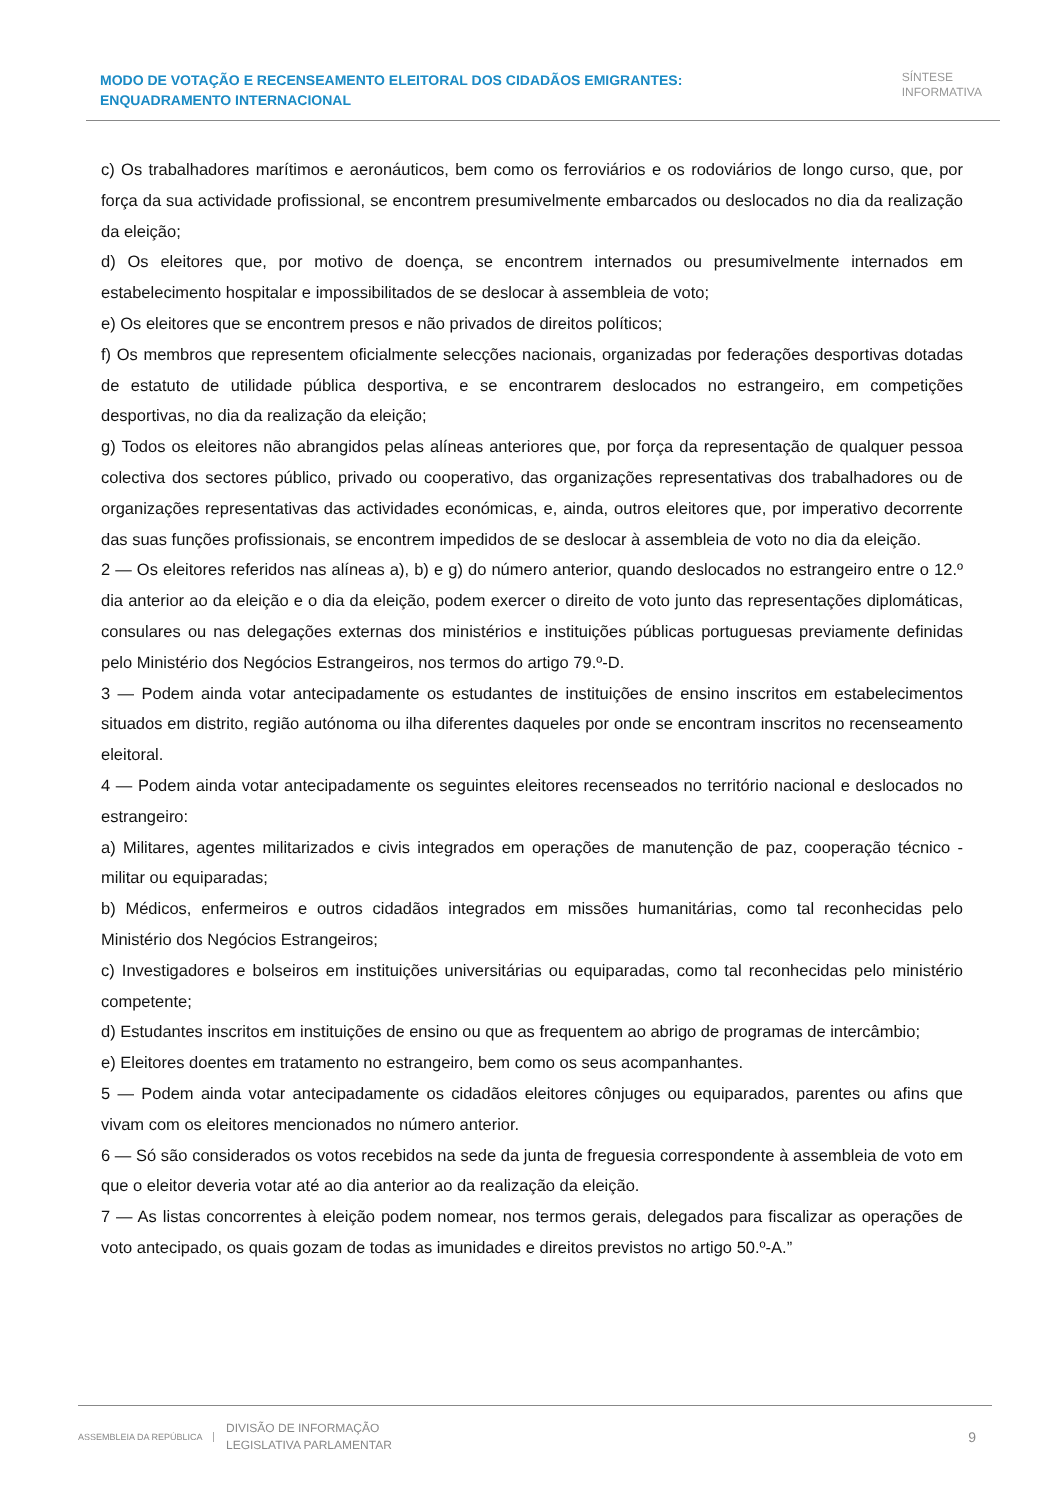MODO DE VOTAÇÃO E RECENSEAMENTO ELEITORAL DOS CIDADÃOS EMIGRANTES: ENQUADRAMENTO INTERNACIONAL
SÍNTESE
INFORMATIVA
c) Os trabalhadores marítimos e aeronáuticos, bem como os ferroviários e os rodoviários de longo curso, que, por força da sua actividade profissional, se encontrem presumivelmente embarcados ou deslocados no dia da realização da eleição;
d) Os eleitores que, por motivo de doença, se encontrem internados ou presumivelmente internados em estabelecimento hospitalar e impossibilitados de se deslocar à assembleia de voto;
e) Os eleitores que se encontrem presos e não privados de direitos políticos;
f) Os membros que representem oficialmente selecções nacionais, organizadas por federações desportivas dotadas de estatuto de utilidade pública desportiva, e se encontrarem deslocados no estrangeiro, em competições desportivas, no dia da realização da eleição;
g) Todos os eleitores não abrangidos pelas alíneas anteriores que, por força da representação de qualquer pessoa colectiva dos sectores público, privado ou cooperativo, das organizações representativas dos trabalhadores ou de organizações representativas das actividades económicas, e, ainda, outros eleitores que, por imperativo decorrente das suas funções profissionais, se encontrem impedidos de se deslocar à assembleia de voto no dia da eleição.
2 — Os eleitores referidos nas alíneas a), b) e g) do número anterior, quando deslocados no estrangeiro entre o 12.º dia anterior ao da eleição e o dia da eleição, podem exercer o direito de voto junto das representações diplomáticas, consulares ou nas delegações externas dos ministérios e instituições públicas portuguesas previamente definidas pelo Ministério dos Negócios Estrangeiros, nos termos do artigo 79.º-D.
3 — Podem ainda votar antecipadamente os estudantes de instituições de ensino inscritos em estabelecimentos situados em distrito, região autónoma ou ilha diferentes daqueles por onde se encontram inscritos no recenseamento eleitoral.
4 — Podem ainda votar antecipadamente os seguintes eleitores recenseados no território nacional e deslocados no estrangeiro:
a) Militares, agentes militarizados e civis integrados em operações de manutenção de paz, cooperação técnico -militar ou equiparadas;
b) Médicos, enfermeiros e outros cidadãos integrados em missões humanitárias, como tal reconhecidas pelo Ministério dos Negócios Estrangeiros;
c) Investigadores e bolseiros em instituições universitárias ou equiparadas, como tal reconhecidas pelo ministério competente;
d) Estudantes inscritos em instituições de ensino ou que as frequentem ao abrigo de programas de intercâmbio;
e) Eleitores doentes em tratamento no estrangeiro, bem como os seus acompanhantes.
5 — Podem ainda votar antecipadamente os cidadãos eleitores cônjuges ou equiparados, parentes ou afins que vivam com os eleitores mencionados no número anterior.
6 — Só são considerados os votos recebidos na sede da junta de freguesia correspondente à assembleia de voto em que o eleitor deveria votar até ao dia anterior ao da realização da eleição.
7 — As listas concorrentes à eleição podem nomear, nos termos gerais, delegados para fiscalizar as operações de voto antecipado, os quais gozam de todas as imunidades e direitos previstos no artigo 50.º-A.”
ASSEMBLEIA DA REPÚBLICA
DIVISÃO DE INFORMAÇÃO
LEGISLATIVA PARLAMENTAR
9